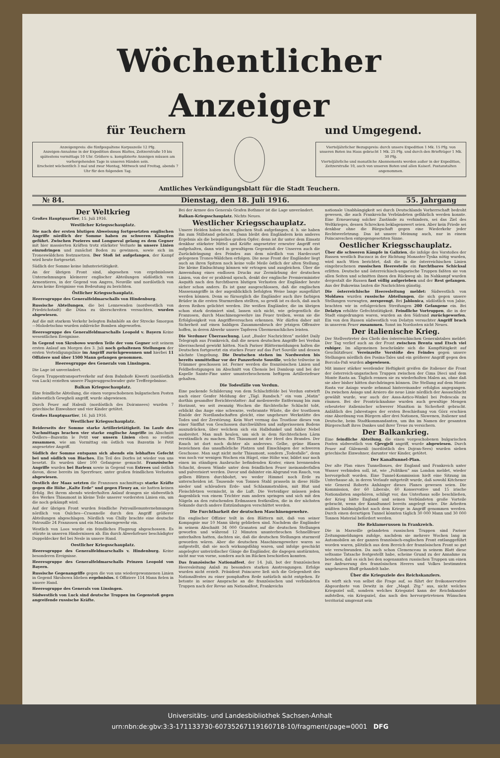Wöchentlicher Anzeiger
für Teuchern und Umgegend.
Anzeigenpreis: die fünfgespaltene Korpuszeile 12 Pfg.
Anzeigen-Annahme in der Expedition dieses Blattes, Zeitzerstraße 10 bis spätestens vormittags 10 Uhr. Größere u. komplizierte Anzeigen müssen am vorhergehenden Tage in unseren Händen sein.
Erscheint wöchentlich 3 mal und zwar Montag, Mittwoch und Freitag, abends 7 Uhr für den folgenden Tag.
Vierteljährlicher Bezugspreis: durch unsere Expedition 1 Mk. 15 Pfg. von unseren Boten ins Haus gebracht 1 Mk. 25 Pfg. und durch den Briefträger 1 Mk. 30 Pfg.
Vierteljährliche und monatliche Abonnements werden außer in der Expedition, Zeitzerstraße 10, auch von unseren Boten und allen Kaiserl. Postanstalten angenommen.
Amtliches Verkündigungsblatt für die Stadt Teuchern.
№ 84. Dienstag, den 18. Juli 1916. 55. Jahrgang
Der Weltkrieg
Großes Hauptquartier, 15. Juli 1916.
Westlicher Kriegsschauplatz.
Die nach der ersten blutigen Abweisung fortgesetzten englischen Angriffe nördlich der Somme haben zu schweren Kämpfen geführt. Zwischen Pozieres und Longueval gelang es dem Gegner mit hier massierten Kräften trotz stärkster Verluste in unsere Linien einzudringen und zunächst Boden zu gewinnen, sowie sich im Troneswäldchen festzusetzen. Der Stoß ist aufgefangen, der Kampf wird heute fortgesetzt.
Südlich der Somme keine Infanterietätigkeit.
An der übrigen Front sind, abgesehen von ergebnislosen Unternehmungen kleinerer englischer Abteilungen südöstlich von Armentieres, in der Gegend von Angres, Neuville und nordöstlich von Arras keine Ereignisse von Bedeutung zu berichten.
Östlicher Kriegsschauplatz.
Heeresgruppe des Generalfeldmarschalls von Hindenburg.
Russische Abteilungen, die bei Lennewaden (nordwestlich von Friedrichstadt) die Düna zu überschreiten versuchten, wurden abgewiesen.
Auf die mit starkem Verkehr belegten Bahnhöfe an der Strecke Smorgon—Molodetschno wurden zahlreiche Bomben abgeworfen.
Heeresgruppe des Generalfeldmarschalls Leopold v. Bayern Keine wesentlichen Ereignisse.
In Gegend von Skrobowo wurden Teile der vom Gegner seit seinem ersten Anlauf am Morgen des 3. Juli noch gehaltenen Stellungen der ersten Verteidigungslinie im Angriff zurückgewonnen und hierbei 11 Offiziere und über 1500 Mann gefangen genommen.
Heeresgruppe des Generals von Linsingen.
Die Lage ist unverändert.
Gegen Truppentransportverkehr auf dem Bahnhofe Kiwerti (nordöstlich von Luck) erzielten unsere Flugzeuggeschwader gute Treffergebnisse.
Balkan Kriegsschauplatz.
Eine feindliche Abteilung, die einen vorgeschobenen bulgarischen Posten südwestlich Gewgheli angriff, wurde abgewiesen.
Durch Feuer auf Halenli (nordöstlich des Doiransees) wurden 7 griechische Einwohner und vier Kinder getötet.
Großes Hauptquartier, 16. Juli 1916.
Westlicher Kriegsschauplatz.
Beiderseits der Somme starke Artillerietätigkeit. Im Laufe des Nachmittags brachen vier starke englische Angriffe im Abschnitt Ovillers—Bazentin le Petit vor unsern Linien eben so restlos zusammen, wie am Vormittag ein östlich von Bazentin le Petit angesetzter Angriff.
Südlich der Somme entspann sich abends ein lebhaftes Gefecht bei und südlich von Biaches. Ein Teil des Dorfes ist wieder von uns besetzt. Es wurden über 100 Gefangene gemacht. Französische Angriffe wurden bei Barleux sowie in Gegend von Estrees und östlich davon, diese bereits im Sperrfeuer, unter großen feindlichen Verlusten abgewiesen.
Oestlich der Maas setzten die Franzosen nachmittags starke Kräfte gegen die Höhe „Kalte Erde“ und gegen Fleury an, sie hatten keinen Erfolg. Bei ihrem abends wiederholten Anlauf drangen sie südwestlich des Werkes Thiaumont in kleine Teile unserer vordersten Linien ein, um die noch gekämpft wird.
Auf der übrigen Front wurden feindliche Patrouillenunternehmungen nördlich von Oulches—Craonnelle durch den Angriff größerer Abteilungen abgeschlagen. Nördlich von Chilly brachte eine deutsche Patrouille 24 Franzosen und ein Maschinengewehr ein.
Westlich von Loos wurde ein feindliches Flugzeug abgeschossen. Es stürzte in unseren Hindernissen ab. Ein durch Abwehrfeuer beschädigter Doppeldecker fiel bei Nesle in unsere Hand.
Oestlicher Kriegsschauplatz.
Heeresgruppe des Generalfeldmarschalls v. Hindenburg. Keine besonderen Ereignisse.
Heeresgruppe des Generalfeldmarschalls Prinzen Leopold von Bayern.
Russische Gegenangriffe gegen die von uns wiedergewonnenen Linien in Gegend Skrobowa blieben ergebnislos. 6 Offiziere 114 Mann fielen in unsere Hand.
Heeresgruppe des Generals von Linsingen.
Südwestlich von Luck sind deutsche Truppen im Gegenstoß gegen angreifende russische Kräfte.
Bei der Armee des Generals Grafen Bothmer ist die Lage unverändert.
Balkan-Kriegsschauplatz. Nichts Neues.
Westlicher Kriegsschauplatz.
Unsere Helden haben den englischen Stoß aufgefangen, d. h. sie haben ihn zum Stillstand gebracht. Dann bleibt den Engländern kein anderes Ergebnis als die beispiellos großen Opfer; denn ist ihr unter dem Einsatz denkbar stärkster Mittel und Kräfte angesetzter erneuter Angriff erst aufgehalten, dann wird in gewaltigem Gegenstoß der Unseren auch die Zurückdrängung des Feindes aus dem nördlich von Hardecourt gelegenen Trones-Wäldchen erfolgen. Die neue Front der Engländer liegt auch an ihren Spitzen noch keine volle Meile östlich der alten Stellung. Die kleine Einbuchtung können wir ertragen und ausgleichen. Über die Anwendung eines endlosen Drucks zur Zermürbung der deutschen Linien, von der er prahlend sprach, denkt der englische Premierminister Asquith nach den furchtbaren blutigen Verlusten der Engländer heute sicher schon anders. Es ist ganz ausgeschlossen, daß die englischen Massenangriffe in der augenblicklich befolgten Weise lange ausgeführt werden können. Denn so fürsorglich die Engländer auch ihre farbigen Brüder in die ersten Sturmreihen stellten, so gewiß ist es doch, daß auch deren Reihen gelichtet werden. Die weißen Engländer, die im übrigen schon stark dezimiert sind, lassen sich nicht, wie gelegentlich die Franzosen, durch Maschinengewehre ins Feuer treiben, wenn sie die Erfolglosigkeit von Angriffsversuchen erkennen. Wir dürfen daher mit Sicherheit auf einen baldigen Zusammenbruch der jetzigen Offensive hoffen, in deren Abwehr unsere Tapferen Übermenschliches leisten.
Die Verduner Überraschung. Laut „Basler Nachrichten“ meldet Daily Telegraph aus Frankreich, daß die neuen deutschen Angriffe bei Verdun überraschend gewirkt hätten. Nach Pariser Blättermeldungen halten die Deutschen fortgesetzt ein starkes Feuer auf das Fort Souville und dessen nächste Umgebung. Die Deutschen stehen im Nordwesten bis bereits unmittelbar vor der Panzerfeste Souville, welche teilweise in Trümmer geschossen ist. Ferner werden die französischen Linien und Feldbefestigungen im Abschnitt von Chenois bei Damloup und bei der Kapelle Sainte-Fine unter ununterbrochenem heftigem Artilleriefeuer gehalten.
Die Todesfälle von Verdun.
Eine packende Schilderung von dem Schlachtfelde bei Verdun entwirft nach einer Genfer Meldung der „Tägl. Rundsch.“ ein vom „Matin“ dorthin gesandter Berichterstatter: Auf meilenweite Entfernung bis zum Horizont, wo seit zwanzig Wochen die fürchterliche Schlacht tobt, erblickt das Auge eine schwarze, verbrannte Wüste, die der trostlosen Einöde der Nordlandschaften gleicht, eine ungeheure Werkstätte des Todes und der Zerstörung. Kein Wort vermag das Trostlose dieses von einer Sintflut von Geschossen durchwühlten und aufgerissenen Bodens auszudrücken, über welchem sich ein Halbdunkel und fahler Nebel ausbreitet. Man muß heulen, um sich in dem fürchterlichen Lärm verständlich zu machen. Bei Thiaumont ist der Herd des Brandes. Der Rauch ist dort noch dichter als anderswo. Gelbe, grüne Blasen bezeichnen das unaufhörliche Platzen und Einschlagen der schweren Geschosse. Man sagt nicht mehr Thiaumont, sondern „Todesfalle“, denn was noch vor wenigen Wochen ein Hügel, eine Höhe war, bildet nur noch einen im ständigen Ausbruche befindenden Krater, einen brennenden Schacht, dessen Wände unter dem feindlichen Feuer ineinanderfallen und pulverisiert werden. Davor und dahinter ein Abgrund von Rauch, von gelben Blitzen durchbohrt, wo weder Himmel noch Erde zu unterscheiden ist. Tausende von Tonnen Stahl prasseln in diese Hölle nieder und schleudern Erde- und Schlammstrahlen, mit Blut und Fleischfetzen vermischt, in die Luft. Die Verteidiger müssen jeden Augenblick von einem Trichter zum andern springen und sich mit den Nägeln an den rutschenden Erdmassen festkrallen, die in der nächsten Sekunde durch andere Entzündungen verschüttet werden.
Die Furchtbarkeit der deutschen Maschinengewehre.
Ein englischer Offizier teilt in den Blättern mit, daß von seiner Kompagnie nur 10 Mann übrig geblieben sind. Nachdem die Engländer in seinem Abschnitt 34 000 Granaten auf die deutschen Stellungen geworfen und während 12 Minuten ununterbrochen Schnellfeuer unterhalten hatten, dachten sie, daß die deutschen Stellungen sturmreif geworden wären. Aber die deutschen Maschinengewehre waren so aufgestellt, daß sie noch wirkungsfähig waren, und infolge geschickt angelegter unterirdischer Gänge die Engländer, die dagegen anstürmten, nicht nur von vorne, sondern auch im Rücken beschießen konnten.
Das französische Nationalfest, der 14. Juli, bot der französischen Heeresleitung Anlaß zu besonders starken Anstrengungen. Erfolge wurden nicht erzielt. Präsident Poincaree ließ sich die Gelegenheit des Nationalfestes zu einer pomphaften Rede natürlich nicht entgehen. Er betonte in seiner Ansprache an die französischen und verbündeten Truppen nach der Revue am Nationalfest, Frankreichs
nationale Unabhängigkeit sei durch Deutschlands Vorherrschaft bedroht gewesen, die auch Frankreichs Verbündeten gefährlich werden konnte. Eine Erneuerung solcher Zustände zu verhindern, sei das Ziel des Weltkrieges, dessen Schrecken beklagenswert seien. Aber kein Friede sei denkbar ohne die Bürgschaft gegen eine Wiederkehr jeder Rechtsverletzung. Das ist unsere Meinung auch, nur in einem Poincareschen entgegengesetzten Sinne.
Oestlicher Kriegsschauplatz.
Über die schweren Kämpfe in Galizien, die infolge des Vorstoßes der Russen westlich Buczacz in der Richtung Monaster-Tyska nötig wurden, wird nach Wien berichtet, daß die in die österreichischen Linien eingebrochenen russischen Heeresteile ein furchtbares Schicksal erlitten. Deutsche und österreichisch-ungarische Truppen faßten sie von allen Seiten und schnitten ihnen den Rückweg ab. Im Nahkampf wurden dergestalt die Russen fast völlig aufgerieben und der Rest gefangen. Aus der Bukowina lauten die Nachrichten günstig.
Die österreichische Heeresleitung meldet: Südwestlich von Moldawa wurden russische Abteilungen, die sich gegen unsere Stellungen vorwagten, zersprengt. Bei Jablonica, südöstlich von Jabie, brachten wir in erfolgreichen Streifungen 200 Gefangene ein. Bei Delatyn erhöhte Gefechtstätigkeit. Feindliche Vortruppen, die in der Stadt eingedrungen waren, wurden an den Südrand zurückgeworfen. Ein von den Russen südwestlich von Delatyn versuchter Angriff brach in unserem Feuer zusammen. Sonst im Nordosten nicht Neues.
Der italienische Krieg.
Der Stellvertreter des Chefs des österreichischen Generalstabes meldet: Der Tag verlief auch an der Front zwischen Brenta und Etsch viel ruhiger. Im allgemeinen beschränkte sich die Kampftätigkeit auf Geschützfeuer. Vereinzelte Vorstöße des Feindes gegen unsere Stellungen nördlich des Posina-Tales und ein größerer Angriff gegen den Borcola-Paß wurden abgewiesen.
Mit immer stärker werdender Heftigkeit greifen die Italiener die Front der österreich-ungarischen Truppen zwischen der Cima Dieci und dem Monte Rasta an. Täglich rennen sie zu wiederholten Malen an, ohne daß sie aber bisher hätten durchdringen können. Die Stellung auf dem Monte Rasta vor Asiago wurde zehnmal hintereinander erfolglos angegangen. Da zwischen Asiago und Arsiero die neue Linie nördlich der Assaschlucht gewählt wurde, war auch der Assa-Astico-Winkel bei Pedescala zu räumen. Bei der Frontrücknahme wurden auch gewaltige Mengen erbeuteter italienischer schwerer Munition in Sicherheit gebracht. Anläßlich des Jahrestages der ersten Beschießung von Görz erschien eine Abordnung von Bürgern aller drei Nationen, Slowenen, Italiener und Deutsche, beim Stadtkommandanten, um ihn im Namen der gesamten Bürgerschaft ihres Dankes und ihrer Treue zu versichern.
Der Balkankrieg.
Eine feindliche Abteilung, die einen vorgeschobenen bulgarischen Posten südwestlich von Gjevgjeli angriff, wurde abgewiesen. Durch Feuer auf Gülemenli (nordöstlich des Dojran-Sees) wurden sieben griechische Einwohner, darunter vier Kinder, getötet.
Der Kanaltunnel-Plan.
Der alte Plan eines Tunnelbaues, der England und Frankreich unter Wasser verbinden soll, ist, wie „Politiken“ aus London meldet, wieder hervorgeholt worden. Eine Tunnel-Kommission hielt eine Sitzung im Unterhause ab, in deren Verlaufe mitgeteilt wurde, daß sowohl Kitchener wie General Roberts Anhänger dieses Planes gewesen seien. Die Kommission, der 60 Liberale, 60 Konservative und 15 irische Nationalisten angehören, schlägt vor, das Unterhaus solle beschließen, der Krieg hätte England und seinen Verbündeten große Vorteile gebracht, wenn der Kanaltunnel bereits angelegt wäre. Die Arbeiten müßten baldmöglichst nach dem Kriege in Angriff genommen werden. Durch einen derartigen Tunnel könnten täglich 30 000 Mann und 30 000 Tonnen Material befördert werden.
Die Reklamerussen in Frankreich.
Die in Marseille gelandeten russischen Truppen sind Pariser Zeitungsmeldungen zufolge, nachdem sie mehrere Wochen lang in Automobilen an der ganzen französisch-englischen Front entlanggeführt worden waren, plötzlich aus dem Bereich der französischen Front so gut wie verschwunden. Da auch schon Clemenceau in seinem Blatt diese seltsame Tatsache festgestellt habe, scheine Grund zu der Annahme zu bestehen, daß es sich bei den sogenannten russischen Truppen um einen zur Anfeuerung des französischen Heeres und Volkes bestimmten ungeheuren Bluff gehandelt habe.
Über die Kriegsziele des Reichskanzlers.
Es wirft sich von selbst die Frage auf, so führt der freikonservative Abgeordnete von Dewitz in der „Magd. Ztg.“ aus, nicht welches Kriegsziel soll, sondern welches Kriegsziel kann der Reichskanzler aufstellen, ein Kriegsziel, das nach den hervorgetretenen Wünschen territorial umgrenzt sein
Universitäts- und Landesbibliothek Sachsen-Anhalt
urn:nbn:de:gbv:3:3-171133730-607352671191607​18-10/fragment/page=0001 DFG